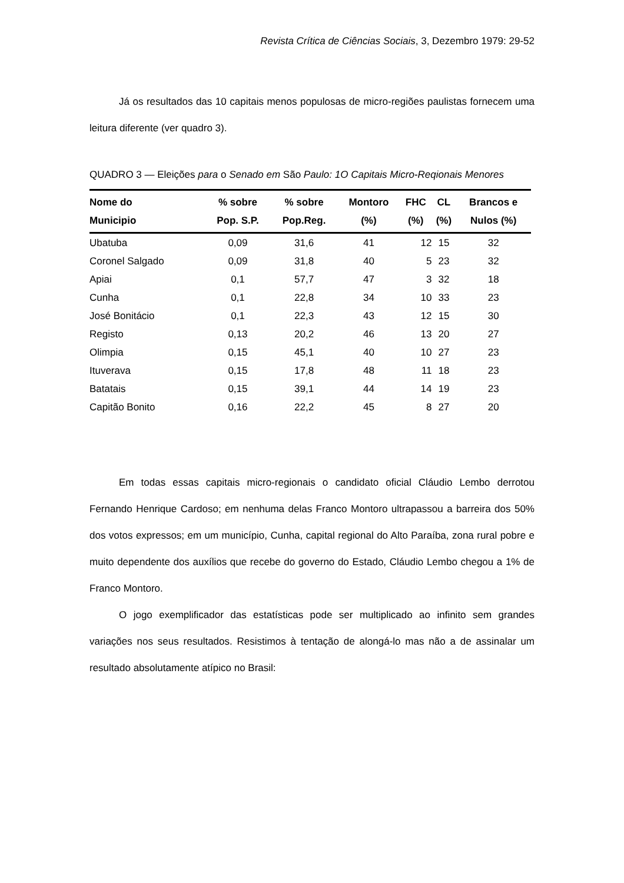Revista Crítica de Ciências Sociais, 3, Dezembro 1979: 29-52
Já os resultados das 10 capitais menos populosas de micro-regiões paulistas fornecem uma leitura diferente (ver quadro 3).
QUADRO 3 — Eleições para o Senado em São Paulo: 1O Capitais Micro-Reqionais Menores
| Nome do Municipio | % sobre Pop. S.P. | % sobre Pop.Reg. | Montoro (%) | FHC (%) | CL (%) | Brancos e Nulos (%) |
| --- | --- | --- | --- | --- | --- | --- |
| Ubatuba | 0,09 | 31,6 | 41 | 12 | 15 | 32 |
| Coronel Salgado | 0,09 | 31,8 | 40 | 5 | 23 | 32 |
| Apiai | 0,1 | 57,7 | 47 | 3 | 32 | 18 |
| Cunha | 0,1 | 22,8 | 34 | 10 | 33 | 23 |
| José Bonitácio | 0,1 | 22,3 | 43 | 12 | 15 | 30 |
| Registo | 0,13 | 20,2 | 46 | 13 | 20 | 27 |
| Olimpia | 0,15 | 45,1 | 40 | 10 | 27 | 23 |
| Ituverava | 0,15 | 17,8 | 48 | 11 | 18 | 23 |
| Batatais | 0,15 | 39,1 | 44 | 14 | 19 | 23 |
| Capitão Bonito | 0,16 | 22,2 | 45 | 8 | 27 | 20 |
Em todas essas capitais micro-regionais o candidato oficial Cláudio Lembo derrotou Fernando Henrique Cardoso; em nenhuma delas Franco Montoro ultrapassou a barreira dos 50% dos votos expressos; em um município, Cunha, capital regional do Alto Paraíba, zona rural pobre e muito dependente dos auxílios que recebe do governo do Estado, Cláudio Lembo chegou a 1% de Franco Montoro.
O jogo exemplificador das estatísticas pode ser multiplicado ao infinito sem grandes variações nos seus resultados. Resistimos à tentação de alongá-lo mas não a de assinalar um resultado absolutamente atípico no Brasil: